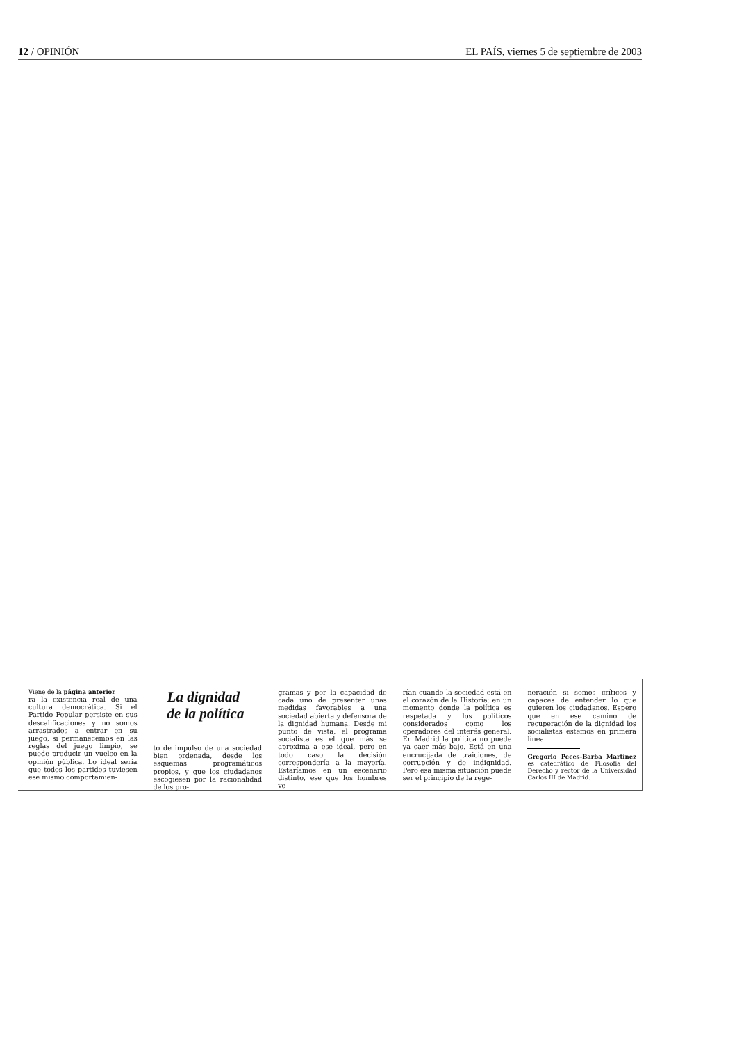12 / OPINIÓN EL PAÍS, viernes 5 de septiembre de 2003
Viene de la página anterior
ra la existencia real de una cultura democrática. Si el Partido Popular persiste en sus descalificaciones y no somos arrastrados a entrar en su juego, si permanecemos en las reglas del juego limpio, se puede producir un vuelco en la opinión pública. Lo ideal sería que todos los partidos tuviesen ese mismo comportamien-
La dignidad
de la política
to de impulso de una sociedad bien ordenada, desde los esquemas programáticos propios, y que los ciudadanos escogiesen por la racionalidad de los pro-
gramas y por la capacidad de cada uno de presentar unas medidas favorables a una sociedad abierta y defensora de la dignidad humana. Desde mi punto de vista, el programa socialista es el que más se aproxima a ese ideal, pero en todo caso la decisión correspondería a la mayoría. Estaríamos en un escenario distinto, ese que los hombres ve-
rían cuando la sociedad está en el corazón de la Historia; en un momento donde la política es respetada y los políticos considerados como los operadores del interés general. En Madrid la política no puede ya caer más bajo. Está en una encrucijada de traiciones, de corrupción y de indignidad. Pero esa misma situación puede ser el principio de la rege-
neración si somos críticos y capaces de entender lo que quieren los ciudadanos. Espero que en ese camino de recuperación de la dignidad los socialistas estemos en primera línea.
Gregorio Peces-Barba Martínez es catedrático de Filosofía del Derecho y rector de la Universidad Carlos III de Madrid.